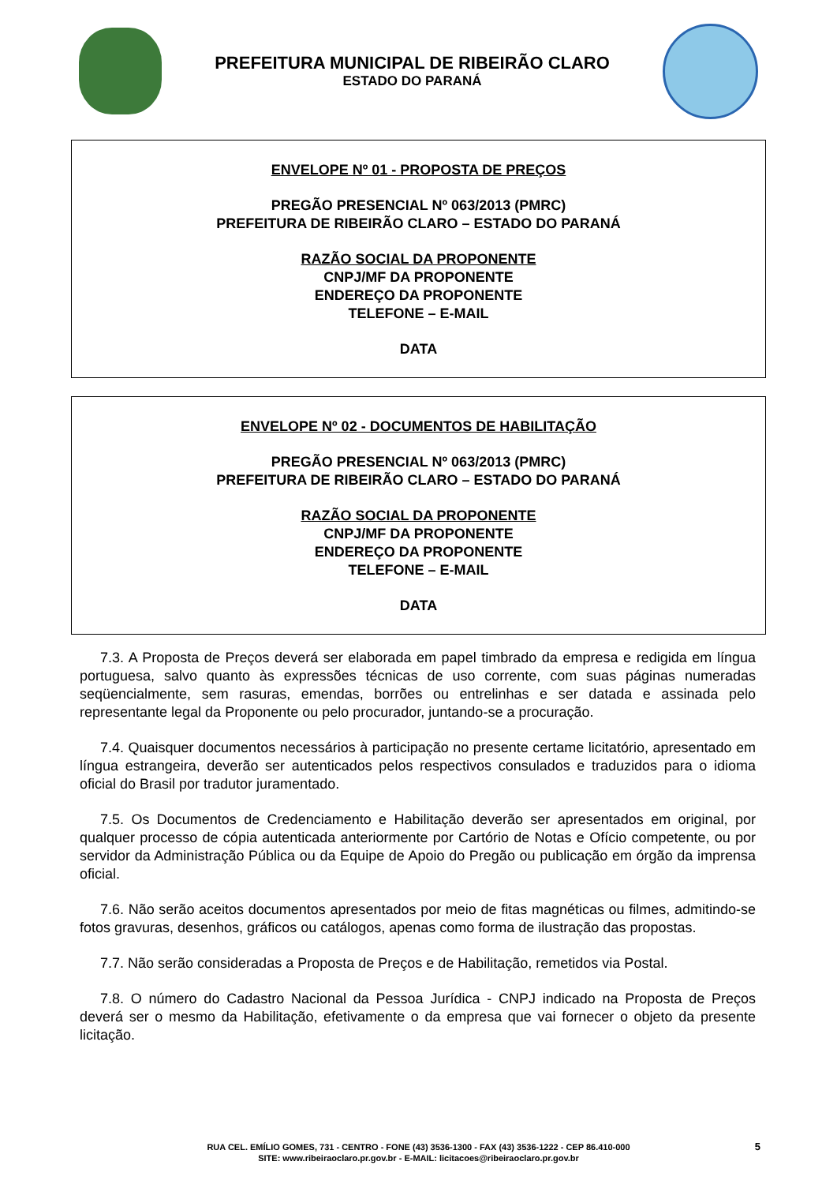PREFEITURA MUNICIPAL DE RIBEIRÃO CLARO
ESTADO DO PARANÁ
ENVELOPE Nº 01 - PROPOSTA DE PREÇOS
PREGÃO PRESENCIAL Nº 063/2013 (PMRC)
PREFEITURA DE RIBEIRÃO CLARO – ESTADO DO PARANÁ
RAZÃO SOCIAL DA PROPONENTE
CNPJ/MF DA PROPONENTE
ENDEREÇO DA PROPONENTE
TELEFONE – E-MAIL
DATA
ENVELOPE Nº 02 - DOCUMENTOS DE HABILITAÇÃO
PREGÃO PRESENCIAL Nº 063/2013 (PMRC)
PREFEITURA DE RIBEIRÃO CLARO – ESTADO DO PARANÁ
RAZÃO SOCIAL DA PROPONENTE
CNPJ/MF DA PROPONENTE
ENDEREÇO DA PROPONENTE
TELEFONE – E-MAIL
DATA
7.3. A Proposta de Preços deverá ser elaborada em papel timbrado da empresa e redigida em língua portuguesa, salvo quanto às expressões técnicas de uso corrente, com suas páginas numeradas seqüencialmente, sem rasuras, emendas, borrões ou entrelinhas e ser datada e assinada pelo representante legal da Proponente ou pelo procurador, juntando-se a procuração.
7.4. Quaisquer documentos necessários à participação no presente certame licitatório, apresentado em língua estrangeira, deverão ser autenticados pelos respectivos consulados e traduzidos para o idioma oficial do Brasil por tradutor juramentado.
7.5. Os Documentos de Credenciamento e Habilitação deverão ser apresentados em original, por qualquer processo de cópia autenticada anteriormente por Cartório de Notas e Ofício competente, ou por servidor da Administração Pública ou da Equipe de Apoio do Pregão ou publicação em órgão da imprensa oficial.
7.6. Não serão aceitos documentos apresentados por meio de fitas magnéticas ou filmes, admitindo-se fotos gravuras, desenhos, gráficos ou catálogos, apenas como forma de ilustração das propostas.
7.7. Não serão consideradas a Proposta de Preços e de Habilitação, remetidos via Postal.
7.8. O número do Cadastro Nacional da Pessoa Jurídica - CNPJ indicado na Proposta de Preços deverá ser o mesmo da Habilitação, efetivamente o da empresa que vai fornecer o objeto da presente licitação.
RUA CEL. EMÍLIO GOMES, 731 - CENTRO - FONE (43) 3536-1300 - FAX (43) 3536-1222 - CEP 86.410-000
SITE: www.ribeiraoclaro.pr.gov.br - E-MAIL: licitacoes@ribeiraoclaro.pr.gov.br
5